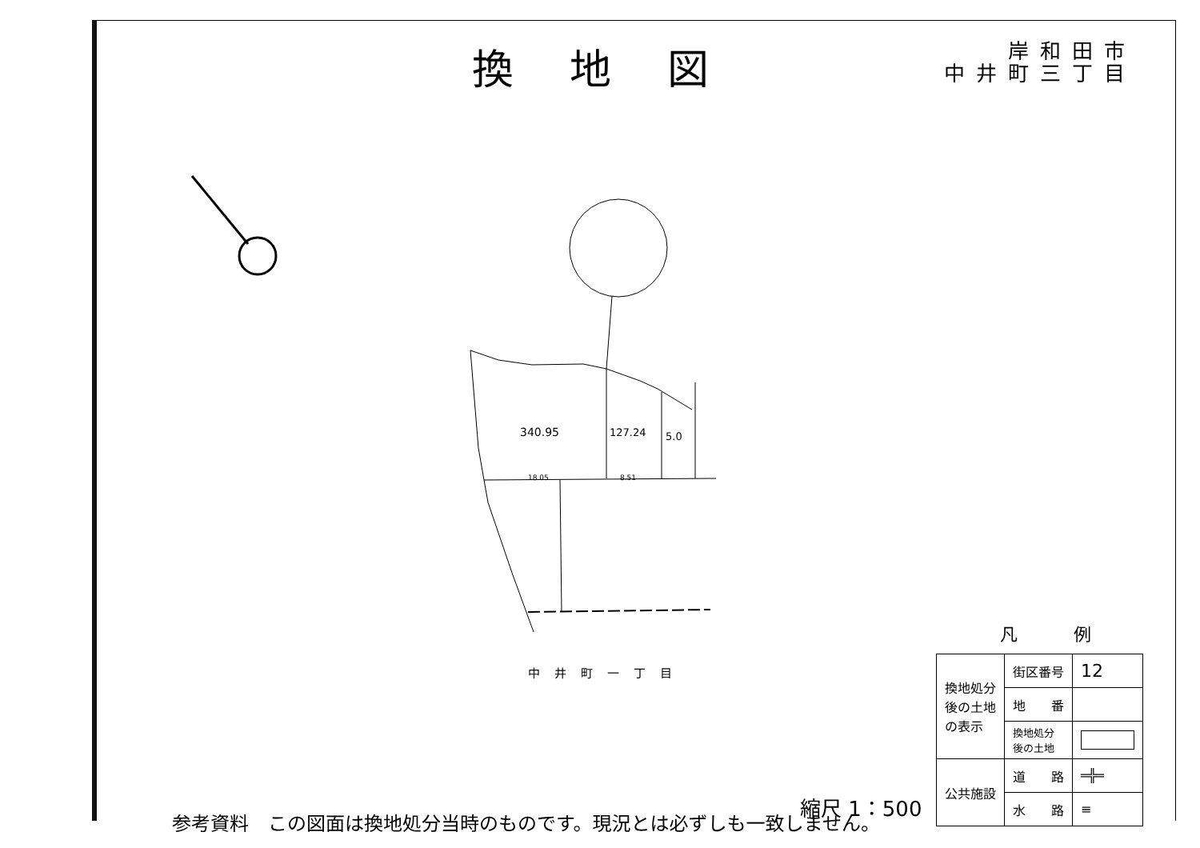換地図
岸和田市
中井町三丁目
340.95
127.24
5.0
18.05
8.51
中井町一丁目
凡例
| 換地処分 後の土地 の表示 | 街区番号 | 12 |
| | 地 番 | |
| | 換地処分 後の土地 | |
| 公共施設 | 道 路 | ═╬═ |
| | 水 路 | ≡ |
縮尺 1：500
参考資料　この図面は換地処分当時のものです。現況とは必ずしも一致しません。